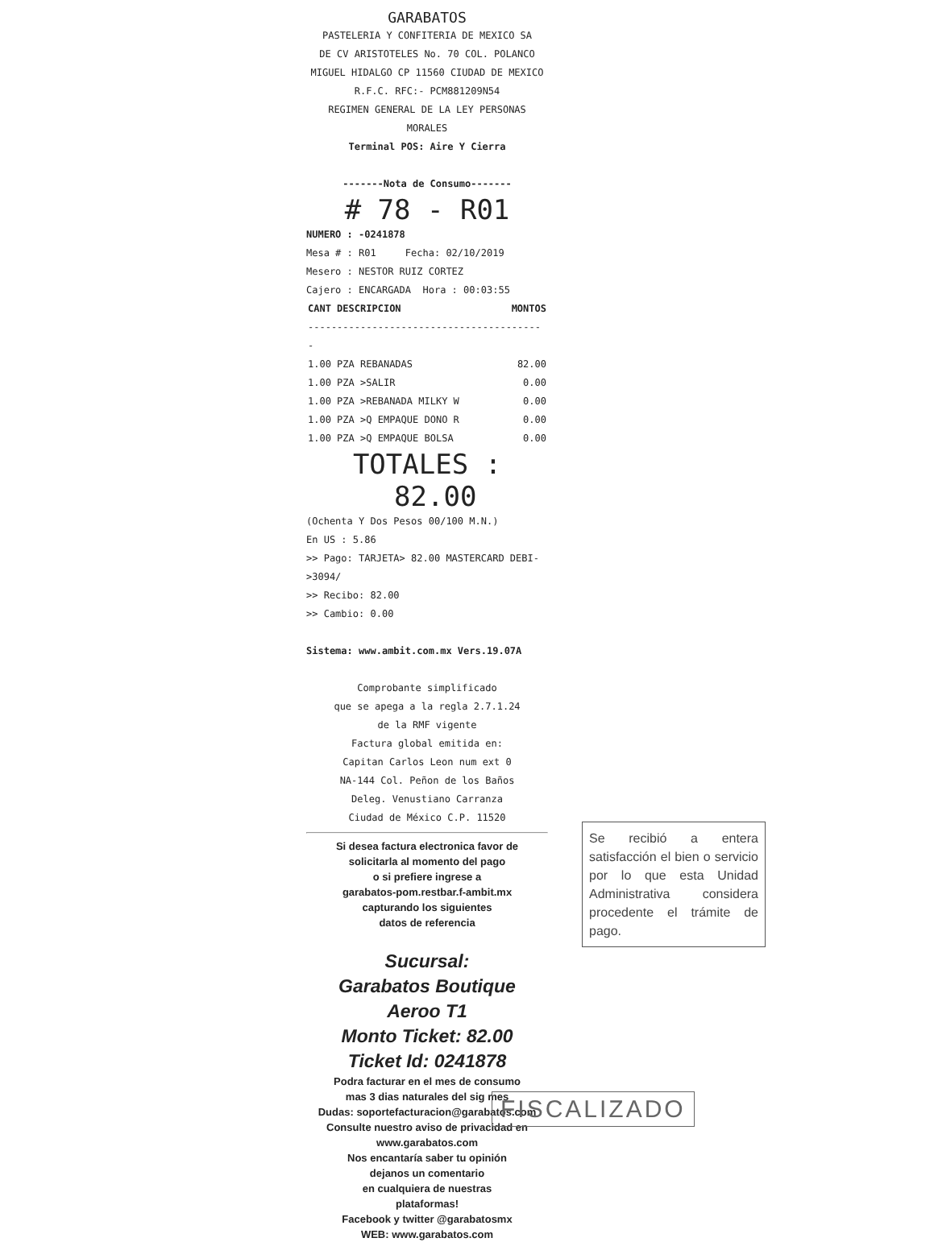GARABATOS
PASTELERIA Y CONFITERIA DE MEXICO SA
DE CV ARISTOTELES No. 70 COL. POLANCO
MIGUEL HIDALGO CP 11560 CIUDAD DE MEXICO
R.F.C. RFC:- PCM881209N54
REGIMEN GENERAL DE LA LEY PERSONAS
MORALES
Terminal POS: Aire Y Cierra
-------Nota de Consumo-------
# 78 - R01
NUMERO : -0241878
Mesa # : R01 Fecha: 02/10/2019
Mesero : NESTOR RUIZ CORTEZ
Cajero : ENCARGADA Hora : 00:03:55
| CANT DESCRIPCION | MONTOS |
| --- | --- |
| ----------------------------------------- | |
| 1.00 PZA REBANADAS | 82.00 |
| 1.00 PZA >SALIR | 0.00 |
| 1.00 PZA >REBANADA MILKY W | 0.00 |
| 1.00 PZA >Q EMPAQUE DONO R | 0.00 |
| 1.00 PZA >Q EMPAQUE BOLSA | 0.00 |
TOTALES : 82.00
(Ochenta Y Dos Pesos 00/100 M.N.)
En US : 5.86
>> Pago: TARJETA> 82.00 MASTERCARD DEBI->3094/
>> Recibo: 82.00
>> Cambio: 0.00
Sistema: www.ambit.com.mx Vers.19.07A
Comprobante simplificado
que se apega a la regla 2.7.1.24
de la RMF vigente
Factura global emitida en:
Capitan Carlos Leon num ext 0
NA-144 Col. Peñon de los Baños
Deleg. Venustiano Carranza
Ciudad de México C.P. 11520
Si desea factura electronica favor de
solicitarla al momento del pago
o si prefiere ingrese a
garabatos-pom.restbar.f-ambit.mx
capturando los siguientes
datos de referencia
Sucursal:
Garabatos Boutique
Aeroo T1
Monto Ticket: 82.00
Ticket Id: 0241878
Podra facturar en el mes de consumo
mas 3 dias naturales del sig mes
Dudas: soportefacturacion@garabatos.com
Consulte nuestro aviso de privacidad en
www.garabatos.com
Nos encantaría saber tu opinión
dejanos un comentario
en cualquiera de nuestras
plataformas!
Facebook y twitter @garabatosmx
WEB: www.garabatos.com
Se recibió a entera satisfacción el bien o servicio por lo que esta Unidad Administrativa considera procedente el trámite de pago.
FISCALIZADO